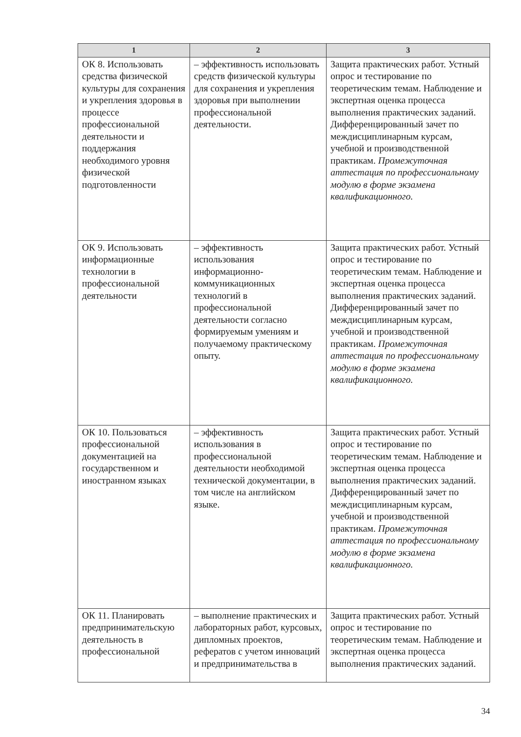| 1 | 2 | 3 |
| --- | --- | --- |
| ОК 8. Использовать средства физической культуры для сохранения и укрепления здоровья в процессе профессиональной деятельности и поддержания необходимого уровня физической подготовленности | – эффективность использовать средств физической культуры для сохранения и укрепления здоровья при выполнении профессиональной деятельности. | Защита практических работ. Устный опрос и тестирование по теоретическим темам. Наблюдение и экспертная оценка процесса выполнения практических заданий. Дифференцированный зачет по междисциплинарным курсам, учебной и производственной практикам. Промежуточная аттестация по профессиональному модулю в форме экзамена квалификационного. |
| ОК 9. Использовать информационные технологии в профессиональной деятельности | – эффективность использования информационно-коммуникационных технологий в профессиональной деятельности согласно формируемым умениям и получаемому практическому опыту. | Защита практических работ. Устный опрос и тестирование по теоретическим темам. Наблюдение и экспертная оценка процесса выполнения практических заданий. Дифференцированный зачет по междисциплинарным курсам, учебной и производственной практикам. Промежуточная аттестация по профессиональному модулю в форме экзамена квалификационного. |
| ОК 10. Пользоваться профессиональной документацией на государственном и иностранном языках | – эффективность использования в профессиональной деятельности необходимой технической документации, в том числе на английском языке. | Защита практических работ. Устный опрос и тестирование по теоретическим темам. Наблюдение и экспертная оценка процесса выполнения практических заданий. Дифференцированный зачет по междисциплинарным курсам, учебной и производственной практикам. Промежуточная аттестация по профессиональному модулю в форме экзамена квалификационного. |
| ОК 11. Планировать предпринимательскую деятельность в профессиональной | – выполнение практических и лабораторных работ, курсовых, дипломных проектов, рефератов с учетом инноваций и предпринимательства в | Защита практических работ. Устный опрос и тестирование по теоретическим темам. Наблюдение и экспертная оценка процесса выполнения практических заданий. |
34